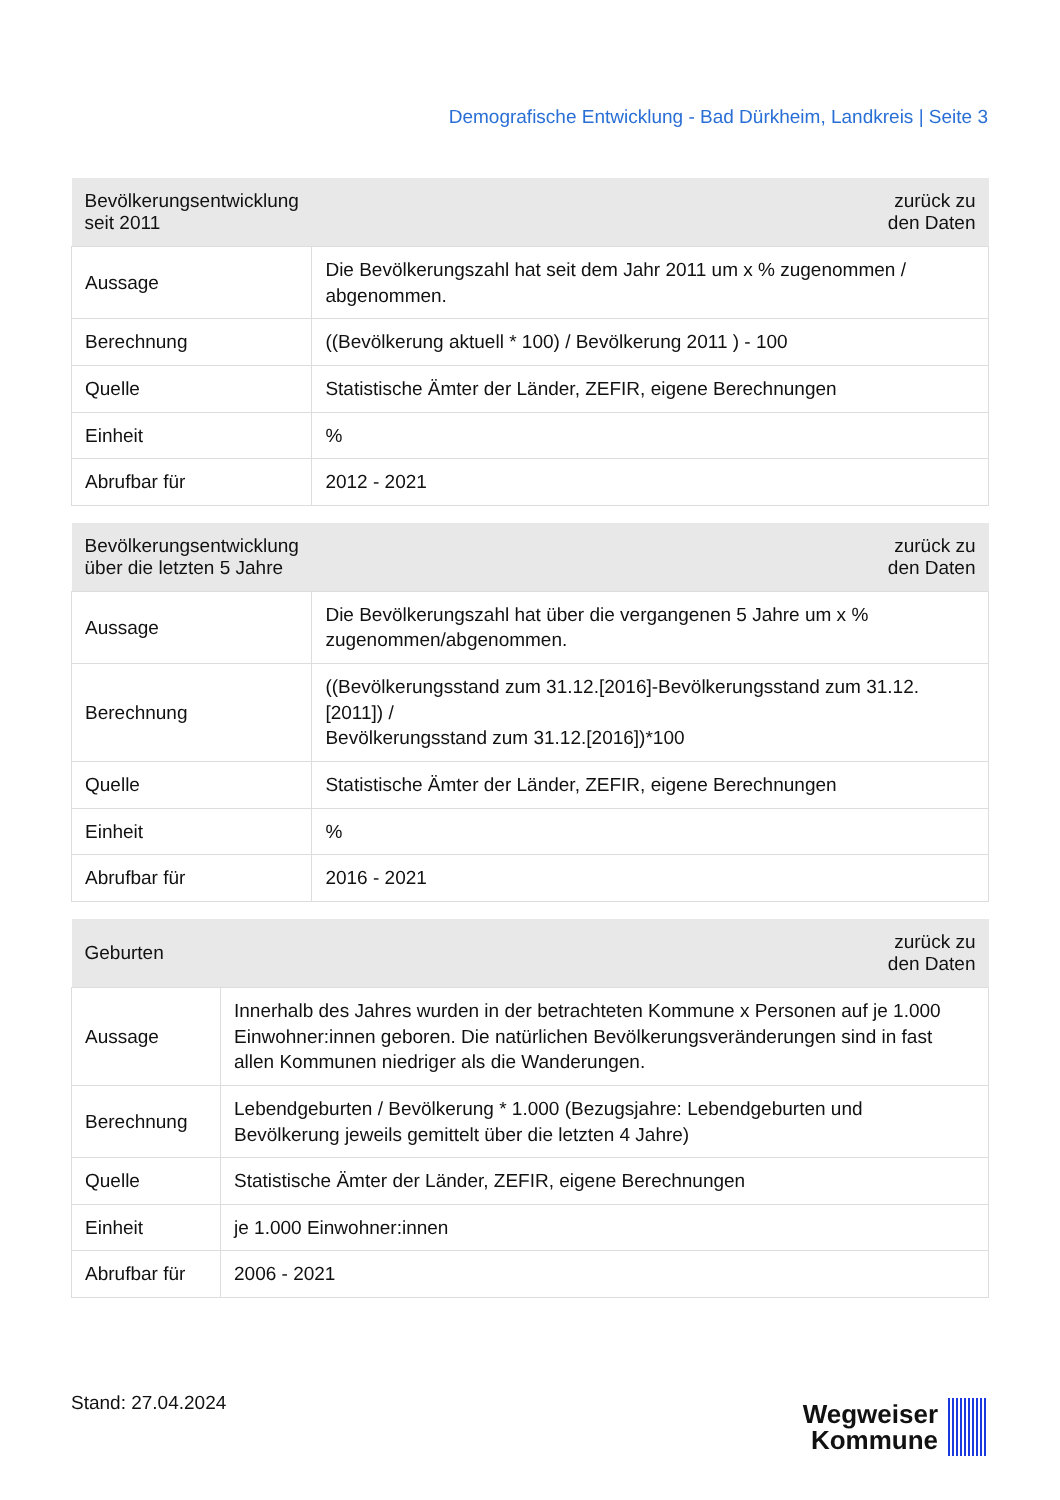Demografische Entwicklung - Bad Dürkheim, Landkreis | Seite 3
| Bevölkerungsentwicklung seit 2011 | zurück zu den Daten |
| --- | --- |
| Aussage | Die Bevölkerungszahl hat seit dem Jahr 2011 um x % zugenommen / abgenommen. |
| Berechnung | ((Bevölkerung aktuell * 100) / Bevölkerung 2011 ) - 100 |
| Quelle | Statistische Ämter der Länder, ZEFIR, eigene Berechnungen |
| Einheit | % |
| Abrufbar für | 2012 - 2021 |
| Bevölkerungsentwicklung über die letzten 5 Jahre | zurück zu den Daten |
| --- | --- |
| Aussage | Die Bevölkerungszahl hat über die vergangenen 5 Jahre um x % zugenommen/abgenommen. |
| Berechnung | ((Bevölkerungsstand zum 31.12.[2016]-Bevölkerungsstand zum 31.12.[2011]) / Bevölkerungsstand zum 31.12.[2016])*100 |
| Quelle | Statistische Ämter der Länder, ZEFIR, eigene Berechnungen |
| Einheit | % |
| Abrufbar für | 2016 - 2021 |
| Geburten | zurück zu den Daten |
| --- | --- |
| Aussage | Innerhalb des Jahres wurden in der betrachteten Kommune x Personen auf je 1.000 Einwohner:innen geboren. Die natürlichen Bevölkerungsveränderungen sind in fast allen Kommunen niedriger als die Wanderungen. |
| Berechnung | Lebendgeburten / Bevölkerung * 1.000 (Bezugsjahre: Lebendgeburten und Bevölkerung jeweils gemittelt über die letzten 4 Jahre) |
| Quelle | Statistische Ämter der Länder, ZEFIR, eigene Berechnungen |
| Einheit | je 1.000 Einwohner:innen |
| Abrufbar für | 2006 - 2021 |
Stand: 27.04.2024
Wegweiser
Kommune